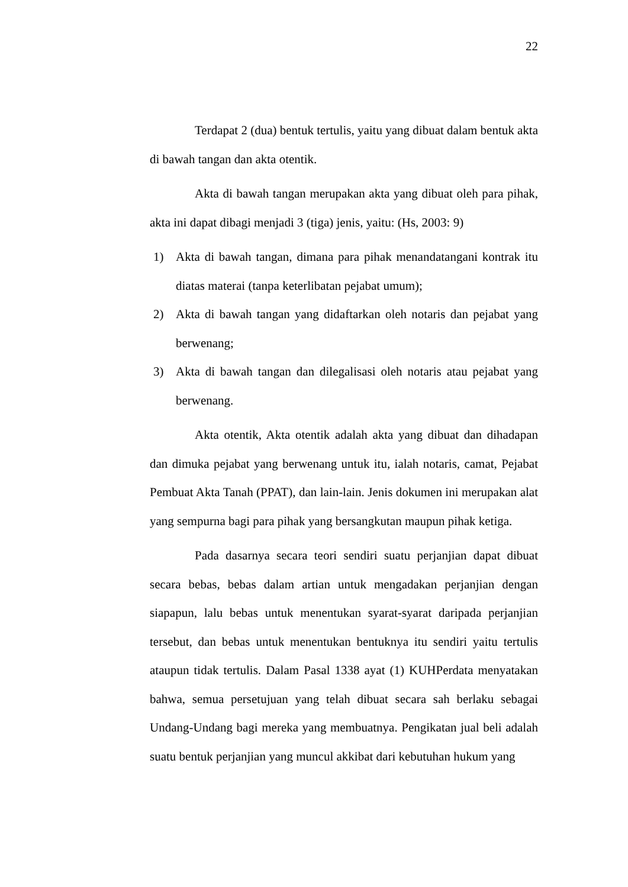22
Terdapat 2 (dua) bentuk tertulis, yaitu yang dibuat dalam bentuk akta di bawah tangan dan akta otentik.
Akta di bawah tangan merupakan akta yang dibuat oleh para pihak, akta ini dapat dibagi menjadi 3 (tiga) jenis, yaitu: (Hs, 2003: 9)
1) Akta di bawah tangan, dimana para pihak menandatangani kontrak itu diatas materai (tanpa keterlibatan pejabat umum);
2) Akta di bawah tangan yang didaftarkan oleh notaris dan pejabat yang berwenang;
3) Akta di bawah tangan dan dilegalisasi oleh notaris atau pejabat yang berwenang.
Akta otentik, Akta otentik adalah akta yang dibuat dan dihadapan dan dimuka pejabat yang berwenang untuk itu, ialah notaris, camat, Pejabat Pembuat Akta Tanah (PPAT), dan lain-lain. Jenis dokumen ini merupakan alat yang sempurna bagi para pihak yang bersangkutan maupun pihak ketiga.
Pada dasarnya secara teori sendiri suatu perjanjian dapat dibuat secara bebas, bebas dalam artian untuk mengadakan perjanjian dengan siapapun, lalu bebas untuk menentukan syarat-syarat daripada perjanjian tersebut, dan bebas untuk menentukan bentuknya itu sendiri yaitu tertulis ataupun tidak tertulis. Dalam Pasal 1338 ayat (1) KUHPerdata menyatakan bahwa, semua persetujuan yang telah dibuat secara sah berlaku sebagai Undang-Undang bagi mereka yang membuatnya. Pengikatan jual beli adalah suatu bentuk perjanjian yang muncul akkibat dari kebutuhan hukum yang